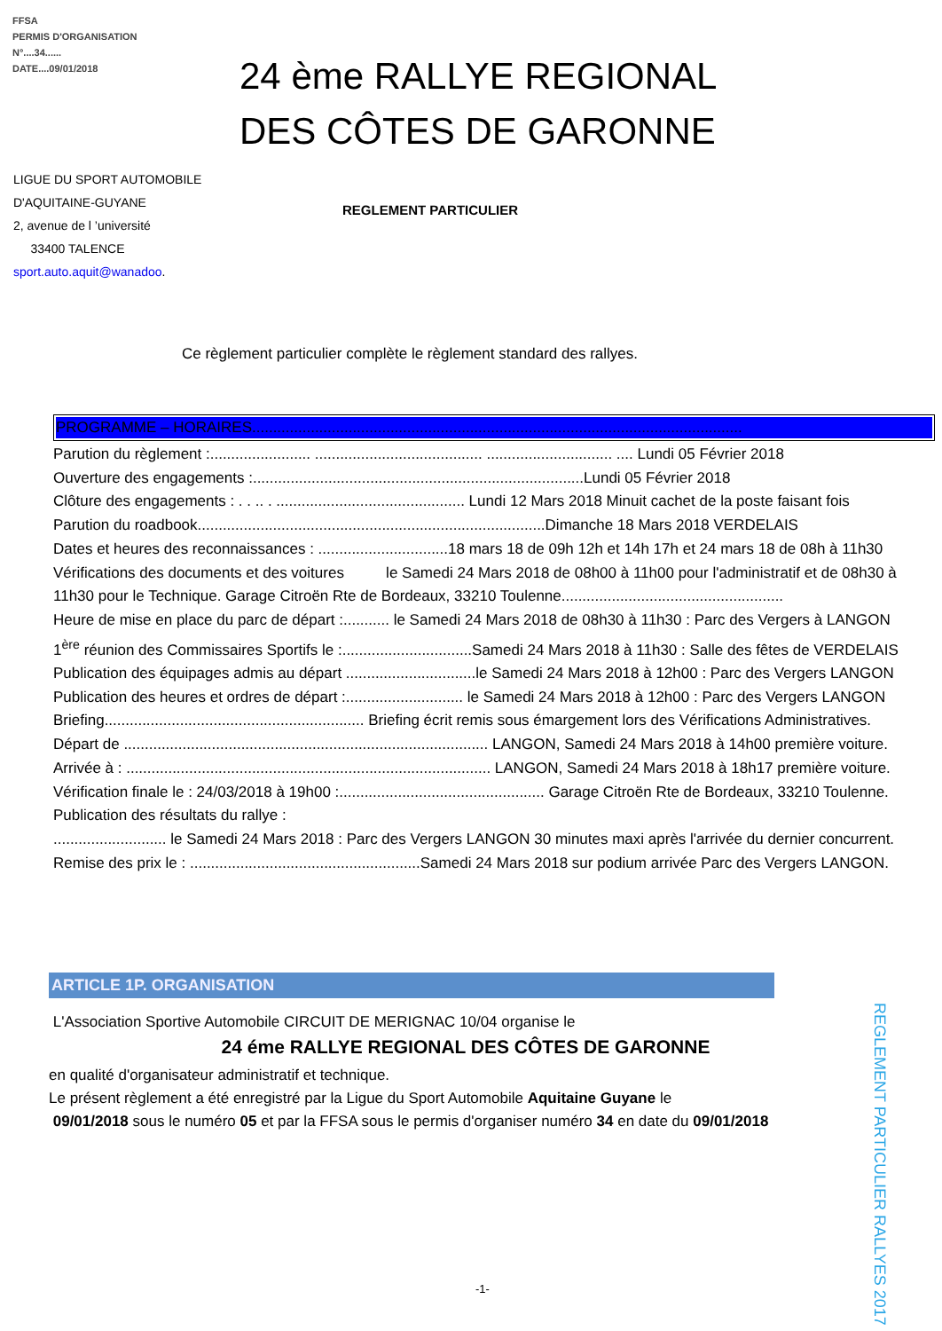FFSA
PERMIS D'ORGANISATION
N°....34......
DATE....09/01/2018
24 ème RALLYE REGIONAL
DES CÔTES DE GARONNE
LIGUE DU SPORT AUTOMOBILE
D'AQUITAINE-GUYANE
2, avenue de l ’université
33400 TALENCE
sport.auto.aquit@wanadoo.
REGLEMENT PARTICULIER
Ce règlement particulier complète le règlement standard des rallyes.
PROGRAMME – HORAIRES.....................................................................................................................
Parution du règlement :........................ ........................................ .............................. .... Lundi 05 Février 2018
Ouverture des engagements :...............................................................................Lundi 05 Février 2018
Clôture des engagements : . . .. . ............................................. Lundi 12 Mars 2018 Minuit cachet de la poste faisant fois
Parution du roadbook...................................................................................Dimanche 18 Mars 2018 VERDELAIS
Dates et heures des reconnaissances : ...............................18 mars 18 de 09h 12h et 14h 17h et 24 mars 18 de 08h à 11h30
Vérifications des documents et des voitures le Samedi 24 Mars 2018 de 08h00 à 11h00 pour l'administratif et de 08h30 à 11h30 pour le Technique. Garage Citroën Rte de Bordeaux, 33210 Toulenne.....................................................
Heure de mise en place du parc de départ :........... le Samedi 24 Mars 2018 de 08h30 à 11h30 : Parc des Vergers à LANGON
1<sup>ère</sup> réunion des Commissaires Sportifs le :...............................Samedi 24 Mars 2018 à 11h30 : Salle des fêtes de VERDELAIS
Publication des équipages admis au départ ...............................le Samedi 24 Mars 2018 à 12h00 : Parc des Vergers LANGON
Publication des heures et ordres de départ :............................ le Samedi 24 Mars 2018 à 12h00 : Parc des Vergers LANGON
Briefing.............................................................. Briefing écrit remis sous émargement lors des Vérifications Administratives.
Départ de ....................................................................................... LANGON, Samedi 24 Mars 2018 à 14h00 première voiture.
Arrivée à : ....................................................................................... LANGON, Samedi 24 Mars 2018 à 18h17 première voiture.
Vérification finale le : 24/03/2018 à 19h00 :................................................. Garage Citroën Rte de Bordeaux, 33210 Toulenne.
Publication des résultats du rallye :
........................... le Samedi 24 Mars 2018 : Parc des Vergers LANGON 30 minutes maxi après l'arrivée du dernier concurrent.
Remise des prix le : .......................................................Samedi 24 Mars 2018 sur podium arrivée Parc des Vergers LANGON.
ARTICLE 1P. ORGANISATION
L'Association Sportive Automobile CIRCUIT DE MERIGNAC 10/04 organise le
24 éme RALLYE REGIONAL DES CÔTES DE GARONNE
en qualité d'organisateur administratif et technique.
Le présent règlement a été enregistré par la Ligue du Sport Automobile Aquitaine Guyane le
09/01/2018 sous le numéro 05 et par la FFSA sous le permis d'organiser numéro 34 en date du 09/01/2018
REGLEMENT PARTICULIER RALLYES 2017
-1-